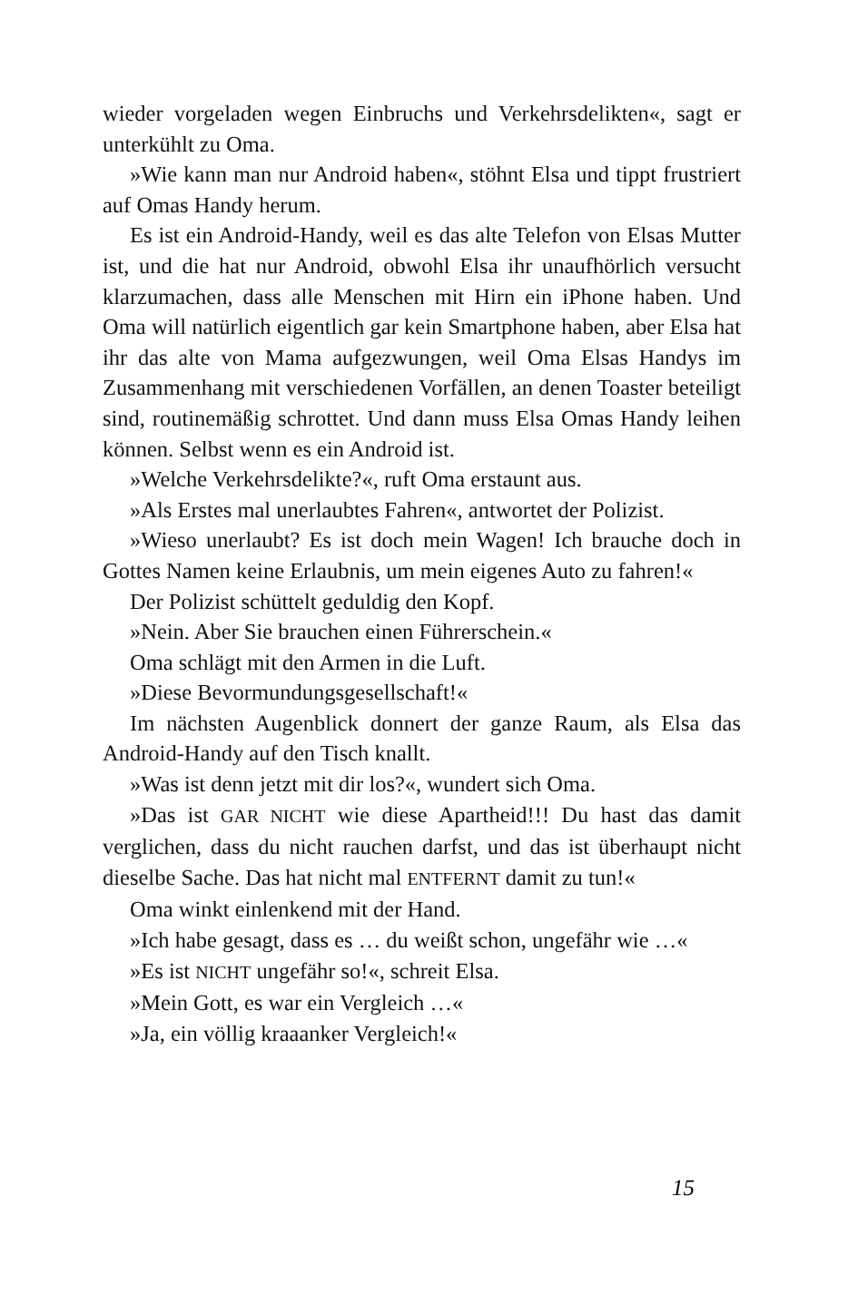wieder vorgeladen wegen Einbruchs und Verkehrsdelikten«, sagt er unterkühlt zu Oma.
»Wie kann man nur Android haben«, stöhnt Elsa und tippt frustriert auf Omas Handy herum.
Es ist ein Android-Handy, weil es das alte Telefon von Elsas Mutter ist, und die hat nur Android, obwohl Elsa ihr unaufhörlich versucht klarzumachen, dass alle Menschen mit Hirn ein iPhone haben. Und Oma will natürlich eigentlich gar kein Smartphone haben, aber Elsa hat ihr das alte von Mama aufgezwungen, weil Oma Elsas Handys im Zusammenhang mit verschiedenen Vorfällen, an denen Toaster beteiligt sind, routinemäßig schrottet. Und dann muss Elsa Omas Handy leihen können. Selbst wenn es ein Android ist.
»Welche Verkehrsdelikte?«, ruft Oma erstaunt aus.
»Als Erstes mal unerlaubtes Fahren«, antwortet der Polizist.
»Wieso unerlaubt? Es ist doch mein Wagen! Ich brauche doch in Gottes Namen keine Erlaubnis, um mein eigenes Auto zu fahren!«
Der Polizist schüttelt geduldig den Kopf.
»Nein. Aber Sie brauchen einen Führerschein.«
Oma schlägt mit den Armen in die Luft.
»Diese Bevormundungsgesellschaft!«
Im nächsten Augenblick donnert der ganze Raum, als Elsa das Android-Handy auf den Tisch knallt.
»Was ist denn jetzt mit dir los?«, wundert sich Oma.
»Das ist GAR NICHT wie diese Apartheid!!! Du hast das damit verglichen, dass du nicht rauchen darfst, und das ist überhaupt nicht dieselbe Sache. Das hat nicht mal ENTFERNT damit zu tun!«
Oma winkt einlenkend mit der Hand.
»Ich habe gesagt, dass es … du weißt schon, ungefähr wie …«
»Es ist NICHT ungefähr so!«, schreit Elsa.
»Mein Gott, es war ein Vergleich …«
»Ja, ein völlig kraaanker Vergleich!«
15